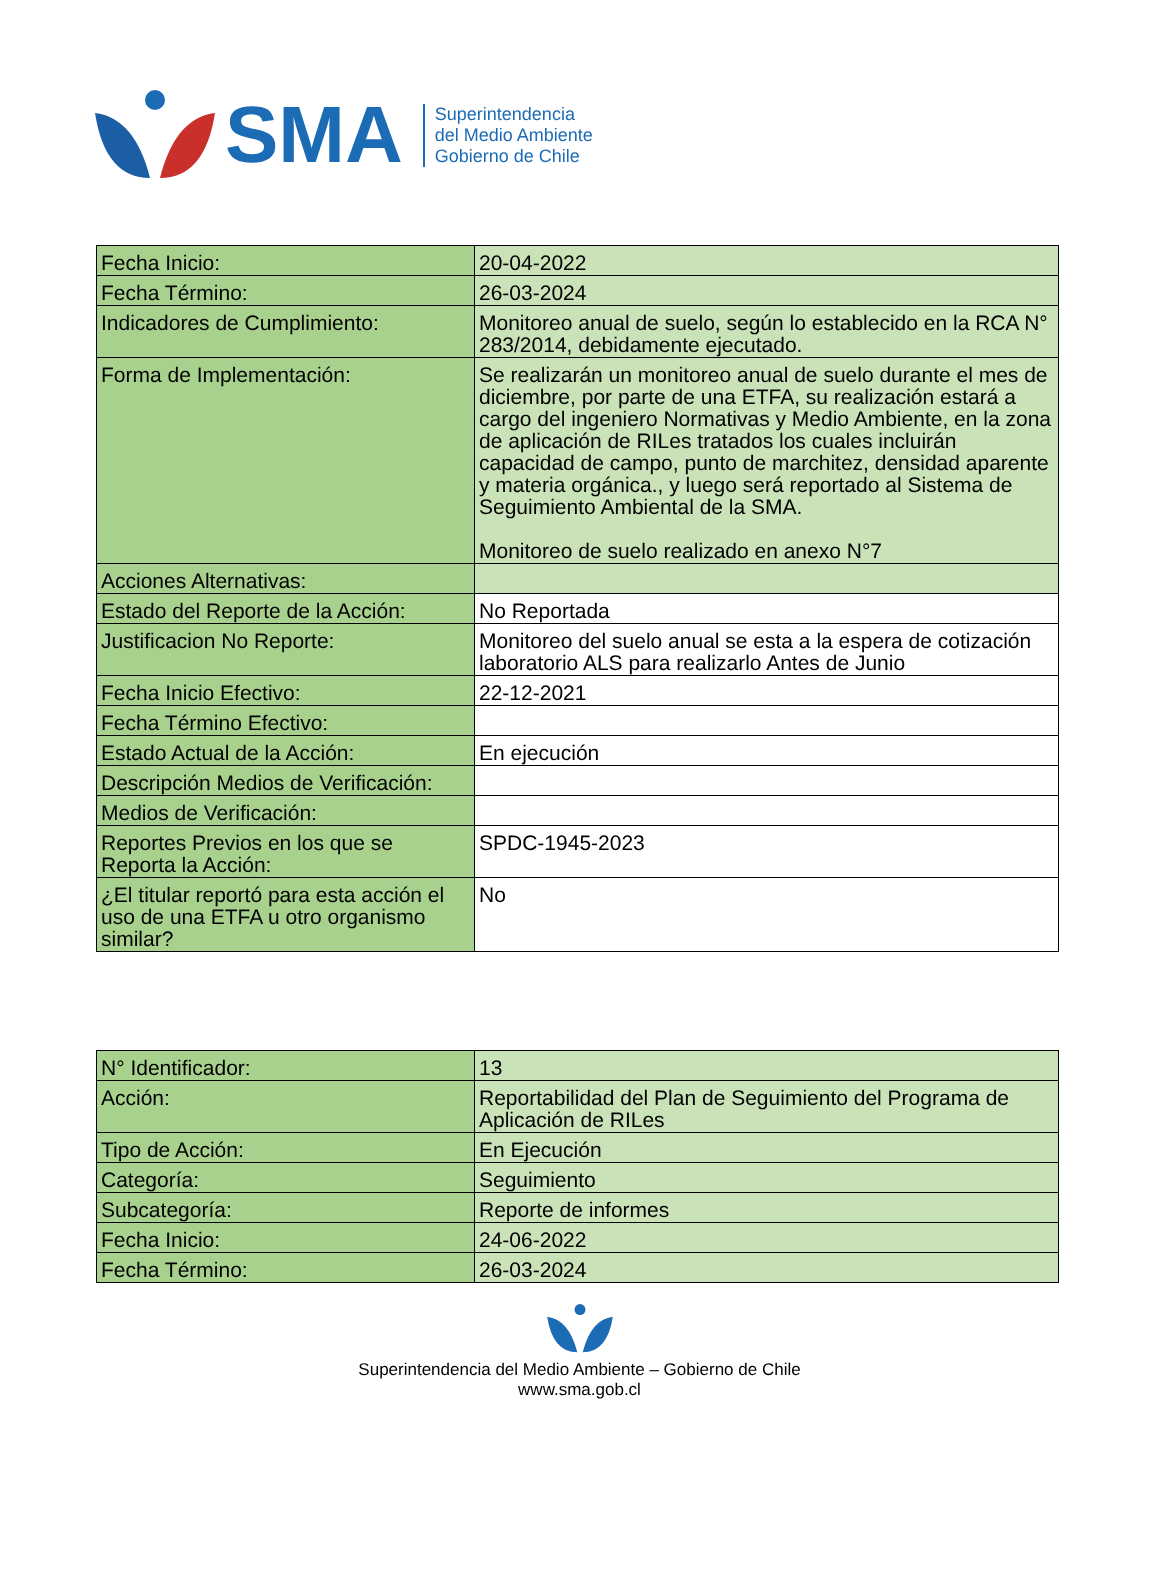SMA
Superintendencia
del Medio Ambiente
Gobierno de Chile
| Fecha Inicio: | 20-04-2022 |
| Fecha Término: | 26-03-2024 |
| Indicadores de Cumplimiento: | Monitoreo anual de suelo, según lo establecido en la RCA N° 283/2014, debidamente ejecutado. |
| Forma de Implementación: | Se realizarán un monitoreo anual de suelo durante el mes de diciembre, por parte de una ETFA, su realización estará a cargo del ingeniero Normativas y Medio Ambiente, en la zona de aplicación de RILes tratados los cuales incluirán capacidad de campo, punto de marchitez, densidad aparente y materia orgánica., y luego será reportado al Sistema de Seguimiento Ambiental de la SMA. Monitoreo de suelo realizado en anexo N°7 |
| Acciones Alternativas: | |
| Estado del Reporte de la Acción: | No Reportada |
| Justificacion No Reporte: | Monitoreo del suelo anual se esta a la espera de cotización laboratorio ALS para realizarlo Antes de Junio |
| Fecha Inicio Efectivo: | 22-12-2021 |
| Fecha Término Efectivo: | |
| Estado Actual de la Acción: | En ejecución |
| Descripción Medios de Verificación: | |
| Medios de Verificación: | |
| Reportes Previos en los que se Reporta la Acción: | SPDC-1945-2023 |
| ¿El titular reportó para esta acción el uso de una ETFA u otro organismo similar? | No |
| N° Identificador: | 13 |
| Acción: | Reportabilidad del Plan de Seguimiento del Programa de Aplicación de RILes |
| Tipo de Acción: | En Ejecución |
| Categoría: | Seguimiento |
| Subcategoría: | Reporte de informes |
| Fecha Inicio: | 24-06-2022 |
| Fecha Término: | 26-03-2024 |
Superintendencia del Medio Ambiente – Gobierno de Chile
www.sma.gob.cl